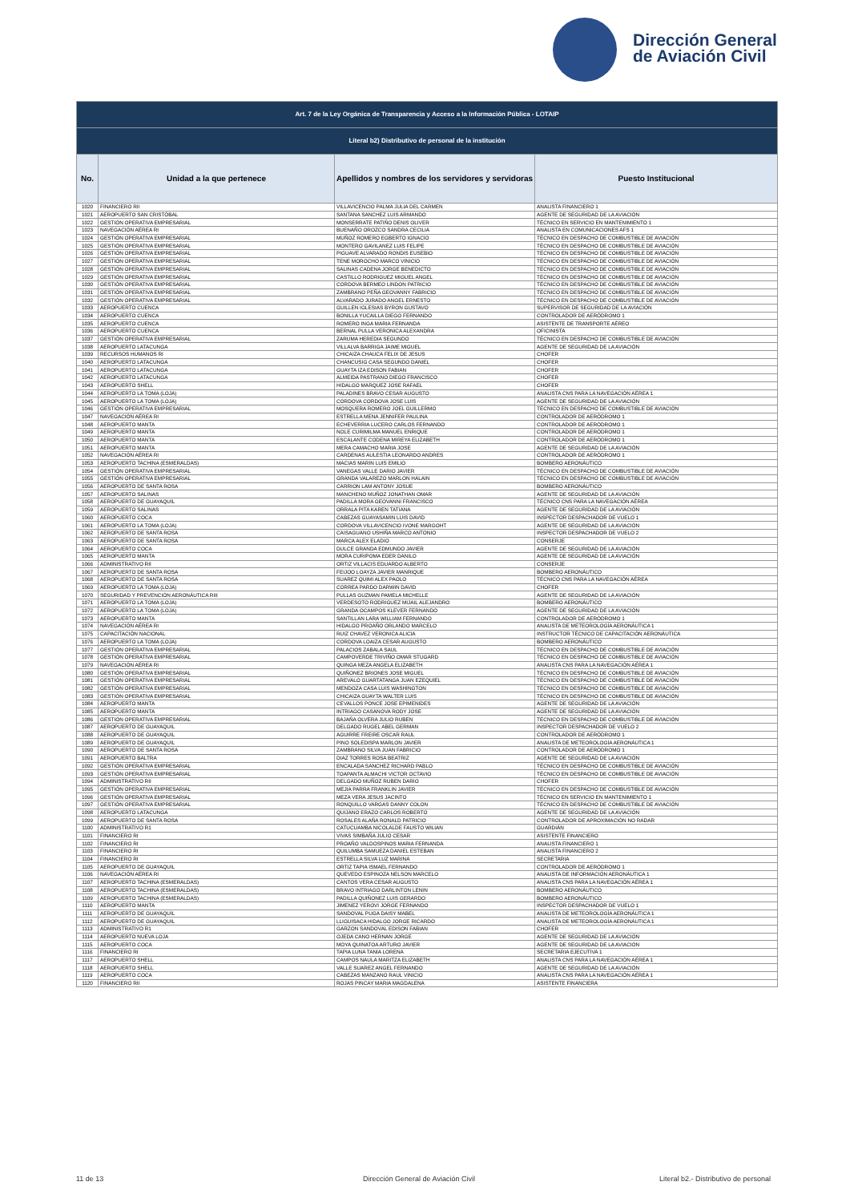Dirección General
de Aviación Civil
| Art. 7 de la Ley Orgánica de Transparencia y Acceso a la Información Pública - LOTAIP | | | |
| --- | --- | --- | --- |
| Literal b2) Distributivo de personal de la institución | | | |
| No. | Unidad a la que pertenece | Apellidos y nombres de los servidores y servidoras | Puesto Institucional |
| 1020 | FINANCIERO RII | VILLAVICENCIO PALMA JULIA DEL CARMEN | ANALISTA FINANCIERO 1 |
| 1021 | AEROPUERTO SAN CRISTÓBAL | SANTANA SANCHEZ LUIS ARMANDO | AGENTE DE SEGURIDAD DE LA AVIACIÓN |
| 1022 | GESTIÓN OPERATIVA EMPRESARIAL | MONSERRATE PATIÑO DENIS OLIVER | TÉCNICO EN SERVICIO EN MANTENIMIENTO 1 |
| 1023 | NAVEGACIÓN AÉREA RI | BUENAÑO OROZCO SANDRA CECILIA | ANALISTA EN COMUNICACIONES AFS 1 |
| 1024 | GESTIÓN OPERATIVA EMPRESARIAL | MUÑOZ ROMERO EGBERTO IGNACIO | TÉCNICO EN DESPACHO DE COMBUSTIBLE DE AVIACIÓN |
| 1025 | GESTIÓN OPERATIVA EMPRESARIAL | MONTERO GAVILANEZ LUIS FELIPE | TÉCNICO EN DESPACHO DE COMBUSTIBLE DE AVIACIÓN |
| 1026 | GESTIÓN OPERATIVA EMPRESARIAL | PIGUAVE ALVARADO RONDIS EUSEBIO | TÉCNICO EN DESPACHO DE COMBUSTIBLE DE AVIACIÓN |
| 1027 | GESTIÓN OPERATIVA EMPRESARIAL | TENE MOROCHO MARCO VINICIO | TÉCNICO EN DESPACHO DE COMBUSTIBLE DE AVIACIÓN |
| 1028 | GESTIÓN OPERATIVA EMPRESARIAL | SALINAS CADENA JORGE BENEDICTO | TÉCNICO EN DESPACHO DE COMBUSTIBLE DE AVIACIÓN |
| 1029 | GESTIÓN OPERATIVA EMPRESARIAL | CASTILLO RODRIGUEZ MIGUEL ANGEL | TÉCNICO EN DESPACHO DE COMBUSTIBLE DE AVIACIÓN |
| 1030 | GESTIÓN OPERATIVA EMPRESARIAL | CORDOVA BERMEO LINDON PATRICIO | TÉCNICO EN DESPACHO DE COMBUSTIBLE DE AVIACIÓN |
| 1031 | GESTIÓN OPERATIVA EMPRESARIAL | ZAMBRANO PEÑA GEOVANNY FABRICIO | TÉCNICO EN DESPACHO DE COMBUSTIBLE DE AVIACIÓN |
| 1032 | GESTIÓN OPERATIVA EMPRESARIAL | ALVARADO JURADO ANGEL ERNESTO | TÉCNICO EN DESPACHO DE COMBUSTIBLE DE AVIACIÓN |
| 1033 | AEROPUERTO CUENCA | GUILLEN IGLESIAS BYRON GUSTAVO | SUPERVISOR DE SEGURIDAD DE LA AVIACIÓN |
| 1034 | AEROPUERTO CUENCA | BONILLA YUCAILLA DIEGO FERNANDO | CONTROLADOR DE AERÓDROMO 1 |
| 1035 | AEROPUERTO CUENCA | ROMERO INGA MARIA FERNANDA | ASISTENTE DE TRANSPORTE AÉREO |
| 1036 | AEROPUERTO CUENCA | BERNAL PULLA VERONICA ALEXANDRA | OFICINISTA |
| 1037 | GESTIÓN OPERATIVA EMPRESARIAL | ZARUMA HEREDIA SEGUNDO | TÉCNICO EN DESPACHO DE COMBUSTIBLE DE AVIACIÓN |
| 1038 | AEROPUERTO LATACUNGA | VILLALVA BARRIGA JAIME MIGUEL | AGENTE DE SEGURIDAD DE LA AVIACIÓN |
| 1039 | RECURSOS HUMANOS RI | CHICAIZA CHAUCA FELIX DE JESUS | CHOFER |
| 1040 | AEROPUERTO LATACUNGA | CHANCUSIG CASA SEGUNDO DANIEL | CHOFER |
| 1041 | AEROPUERTO LATACUNGA | GUAYTA IZA EDISON FABIAN | CHOFER |
| 1042 | AEROPUERTO LATACUNGA | ALMEIDA PASTRANO DIEGO FRANCISCO | CHOFER |
| 1043 | AEROPUERTO SHELL | HIDALGO MARQUEZ JOSE RAFAEL | CHOFER |
| 1044 | AEROPUERTO LA TOMA (LOJA) | PALADINES BRAVO CESAR AUGUSTO | ANALISTA CNS PARA LA NAVEGACIÓN AÉREA 1 |
| 1045 | AEROPUERTO LA TOMA (LOJA) | CORDOVA CORDOVA JOSE LUIS | AGENTE DE SEGURIDAD DE LA AVIACIÓN |
| 1046 | GESTIÓN OPERATIVA EMPRESARIAL | MOSQUERA ROMERO JOEL GUILLERMO | TÉCNICO EN DESPACHO DE COMBUSTIBLE DE AVIACIÓN |
| 1047 | NAVEGACIÓN AÉREA RI | ESTRELLA MENA JENNIFER PAULINA | CONTROLADOR DE AERÓDROMO 1 |
| 1048 | AEROPUERTO MANTA | ECHEVERRIA LUCERO CARLOS FERNANDO | CONTROLADOR DE AERÓDROMO 1 |
| 1049 | AEROPUERTO MANTA | NOLE CURIMILMA MANUEL ENRIQUE | CONTROLADOR DE AERÓDROMO 1 |
| 1050 | AEROPUERTO MANTA | ESCALANTE CODENA MIREYA ELIZABETH | CONTROLADOR DE AERÓDROMO 1 |
| 1051 | AEROPUERTO MANTA | MERA CAMACHO MARIA JOSE | AGENTE DE SEGURIDAD DE LA AVIACIÓN |
| 1052 | NAVEGACIÓN AÉREA RI | CARDENAS AULESTIA LEONARDO ANDRES | CONTROLADOR DE AERÓDROMO 1 |
| 1053 | AEROPUERTO TACHINA (ESMERALDAS) | MACIAS MARIN LUIS EMILIO | BOMBERO AERONÁUTICO |
| 1054 | GESTIÓN OPERATIVA EMPRESARIAL | VANEGAS VALLE DARIO JAVIER | TÉCNICO EN DESPACHO DE COMBUSTIBLE DE AVIACIÓN |
| 1055 | GESTIÓN OPERATIVA EMPRESARIAL | GRANDA VALAREZO MARLON HALAIN | TÉCNICO EN DESPACHO DE COMBUSTIBLE DE AVIACIÓN |
| 1056 | AEROPUERTO DE SANTA ROSA | CARRION LAM ANTONY JOSUE | BOMBERO AERONÁUTICO |
| 1057 | AEROPUERTO SALINAS | MANCHENO MUÑOZ JONATHAN OMAR | AGENTE DE SEGURIDAD DE LA AVIACIÓN |
| 1058 | AEROPUERTO DE GUAYAQUIL | PADILLA MORA GEOVANNI FRANCISCO | TÉCNICO CNS PARA LA NAVEGACIÓN AÉREA |
| 1059 | AEROPUERTO SALINAS | ORRALA PITA KAREN TATIANA | AGENTE DE SEGURIDAD DE LA AVIACIÓN |
| 1060 | AEROPUERTO COCA | CABEZAS GUAYASAMIN LUIS DAVID | INSPECTOR DESPACHADOR DE VUELO 1 |
| 1061 | AEROPUERTO LA TOMA (LOJA) | CORDOVA VILLAVICENCIO IVONE MARGOHT | AGENTE DE SEGURIDAD DE LA AVIACIÓN |
| 1062 | AEROPUERTO DE SANTA ROSA | CAISAGUANO USHIÑA MARCO ANTONIO | INSPECTOR DESPACHADOR DE VUELO 2 |
| 1063 | AEROPUERTO DE SANTA ROSA | MARCA ALEX ELADIO | CONSERJE |
| 1064 | AEROPUERTO COCA | DULCE GRANDA EDMUNDO JAVIER | AGENTE DE SEGURIDAD DE LA AVIACIÓN |
| 1065 | AEROPUERTO MANTA | MORA CURIPOMA EDER DANILO | AGENTE DE SEGURIDAD DE LA AVIACIÓN |
| 1066 | ADMINISTRATIVO RII | ORTIZ VILLACIS EDUARDO ALBERTO | CONSERJE |
| 1067 | AEROPUERTO DE SANTA ROSA | FEIJOO LOAYZA JAVIER MANRIQUE | BOMBERO AERONÁUTICO |
| 1068 | AEROPUERTO DE SANTA ROSA | SUAREZ QUIMI ALEX PAOLO | TÉCNICO CNS PARA LA NAVEGACIÓN AÉREA |
| 1069 | AEROPUERTO LA TOMA (LOJA) | CORREA PARDO DARWIN DAVID | CHOFER |
| 1070 | SEGURIDAD Y PREVENCIÓN AERONÁUTICA RIII | PULLAS GUZMAN PAMELA MICHELLE | AGENTE DE SEGURIDAD DE LA AVIACIÓN |
| 1071 | AEROPUERTO LA TOMA (LOJA) | VERDESOTO RODRIGUEZ MIJAIL ALEJANDRO | BOMBERO AERONÁUTICO |
| 1072 | AEROPUERTO LA TOMA (LOJA) | GRANDA OCAMPOS KLEVER FERNANDO | AGENTE DE SEGURIDAD DE LA AVIACIÓN |
| 1073 | AEROPUERTO MANTA | SANTILLAN LARA WILLIAM FERNANDO | CONTROLADOR DE AERÓDROMO 1 |
| 1074 | NAVEGACIÓN AÉREA RI | HIDALGO PROAÑO ORLANDO MARCELO | ANALISTA DE METEOROLOGÍA AERONÁUTICA 1 |
| 1075 | CAPACITACIÓN NACIONAL | RUIZ CHAVEZ VERONICA ALICIA | INSTRUCTOR TÉCNICO DE CAPACITACIÓN AERONÁUTICA |
| 1076 | AEROPUERTO LA TOMA (LOJA) | CORDOVA LOAIZA CESAR AUGUSTO | BOMBERO AERONÁUTICO |
| 1077 | GESTIÓN OPERATIVA EMPRESARIAL | PALACIOS ZABALA SAUL | TÉCNICO EN DESPACHO DE COMBUSTIBLE DE AVIACIÓN |
| 1078 | GESTIÓN OPERATIVA EMPRESARIAL | CAMPOVERDE TRIVIÑO OMAR STUGARD | TÉCNICO EN DESPACHO DE COMBUSTIBLE DE AVIACIÓN |
| 1079 | NAVEGACIÓN AÉREA RI | QUINGA MEZA ANGELA ELIZABETH | ANALISTA CNS PARA LA NAVEGACIÓN AÉREA 1 |
| 1080 | GESTIÓN OPERATIVA EMPRESARIAL | QUIÑONEZ BRIONES JOSE MIGUEL | TÉCNICO EN DESPACHO DE COMBUSTIBLE DE AVIACIÓN |
| 1081 | GESTIÓN OPERATIVA EMPRESARIAL | AREVALO GUARTATANGA JUAN EZEQUIEL | TÉCNICO EN DESPACHO DE COMBUSTIBLE DE AVIACIÓN |
| 1082 | GESTIÓN OPERATIVA EMPRESARIAL | MENDOZA CASA LUIS WASHINGTON | TÉCNICO EN DESPACHO DE COMBUSTIBLE DE AVIACIÓN |
| 1083 | GESTIÓN OPERATIVA EMPRESARIAL | CHICAIZA GUAYTA WALTER LUIS | TÉCNICO EN DESPACHO DE COMBUSTIBLE DE AVIACIÓN |
| 1084 | AEROPUERTO MANTA | CEVALLOS PONCE JOSE EPIMENIDES | AGENTE DE SEGURIDAD DE LA AVIACIÓN |
| 1085 | AEROPUERTO MANTA | INTRIAGO CASANOVA RODY JOSE | AGENTE DE SEGURIDAD DE LA AVIACIÓN |
| 1086 | GESTIÓN OPERATIVA EMPRESARIAL | BAJAÑA OLVERA JULIO RUBEN | TÉCNICO EN DESPACHO DE COMBUSTIBLE DE AVIACIÓN |
| 1087 | AEROPUERTO DE GUAYAQUIL | DELGADO RUGEL ABEL GERMAN | INSPECTOR DESPACHADOR DE VUELO 2 |
| 1088 | AEROPUERTO DE GUAYAQUIL | AGUIRRE FREIRE OSCAR RAUL | CONTROLADOR DE AERÓDROMO 1 |
| 1089 | AEROPUERTO DE GUAYAQUIL | PINO SOLEDISPA MARLON JAVIER | ANALISTA DE METEOROLOGÍA AERONÁUTICA 1 |
| 1090 | AEROPUERTO DE SANTA ROSA | ZAMBRANO SILVA JUAN FABRICIO | CONTROLADOR DE AERÓDROMO 1 |
| 1091 | AEROPUERTO BALTRA | DIAZ TORRES ROSA BEATRIZ | AGENTE DE SEGURIDAD DE LA AVIACIÓN |
| 1092 | GESTIÓN OPERATIVA EMPRESARIAL | ENCALADA SANCHEZ RICHARD PABLO | TÉCNICO EN DESPACHO DE COMBUSTIBLE DE AVIACIÓN |
| 1093 | GESTIÓN OPERATIVA EMPRESARIAL | TOAPANTA ALMACHI VICTOR OCTAVIO | TÉCNICO EN DESPACHO DE COMBUSTIBLE DE AVIACIÓN |
| 1094 | ADMINISTRATIVO RII | DELGADO MUÑOZ RUBEN DARIO | CHOFER |
| 1095 | GESTIÓN OPERATIVA EMPRESARIAL | MEJIA PARRA FRANKLIN JAVIER | TÉCNICO EN DESPACHO DE COMBUSTIBLE DE AVIACIÓN |
| 1096 | GESTIÓN OPERATIVA EMPRESARIAL | MEZA VERA JESUS JACINTO | TÉCNICO EN SERVICIO EN MANTENIMIENTO 1 |
| 1097 | GESTIÓN OPERATIVA EMPRESARIAL | RONQUILLO VARGAS DANNY COLON | TÉCNICO EN DESPACHO DE COMBUSTIBLE DE AVIACIÓN |
| 1098 | AEROPUERTO LATACUNGA | QUIJANO ERAZO CARLOS ROBERTO | AGENTE DE SEGURIDAD DE LA AVIACIÓN |
| 1099 | AEROPUERTO DE SANTA ROSA | ROSALES ALAÑA RONALD PATRICIO | CONTROLADOR DE APROXIMACIÓN NO RADAR |
| 1100 | ADMINISTRATIVO R1 | CATUCUAMBA NICOLALDE FAUSTO WILIAN | GUARDIÁN |
| 1101 | FINANCIERO RI | VIVAS SIMBAÑA JULIO CESAR | ASISTENTE FINANCIERO |
| 1102 | FINANCIERO RI | PROAÑO VALDOSPINOS MARIA FERNANDA | ANALISTA FINANCIERO 1 |
| 1103 | FINANCIERO RI | QUILUMBA SAMUEZA DANIEL ESTEBAN | ANALISTA FINANCIERO 2 |
| 1104 | FINANCIERO RI | ESTRELLA SILVA LUZ MARINA | SECRETARIA |
| 1105 | AEROPUERTO DE GUAYAQUIL | ORTIZ TAPIA ISMAEL FERNANDO | CONTROLADOR DE AERÓDROMO 1 |
| 1106 | NAVEGACIÓN AÉREA RI | QUEVEDO ESPINOZA NELSON MARCELO | ANALISTA DE INFORMACIÓN AERONÁUTICA 1 |
| 1107 | AEROPUERTO TACHINA (ESMERALDAS) | CANTOS VERA CESAR AUGUSTO | ANALISTA CNS PARA LA NAVEGACIÓN AÉREA 1 |
| 1108 | AEROPUERTO TACHINA (ESMERALDAS) | BRAVO INTRIAGO DARLINTON LENIN | BOMBERO AERONÁUTICO |
| 1109 | AEROPUERTO TACHINA (ESMERALDAS) | PADILLA QUIÑONEZ LUIS GERARDO | BOMBERO AERONÁUTICO |
| 1110 | AEROPUERTO MANTA | JIMENEZ YEROVI JORGE FERNANDO | INSPECTOR DESPACHADOR DE VUELO 1 |
| 1111 | AEROPUERTO DE GUAYAQUIL | SANDOVAL PUGA DAISY MABEL | ANALISTA DE METEOROLOGÍA AERONÁUTICA 1 |
| 1112 | AEROPUERTO DE GUAYAQUIL | LLIGUISACA HIDALGO JORGE RICARDO | ANALISTA DE METEOROLOGÍA AERONÁUTICA 1 |
| 1113 | ADMINISTRATIVO R1 | GARZON SANDOVAL EDISON FABIAN | CHOFER |
| 1114 | AEROPUERTO NUEVA LOJA | OJEDA CANO HERNAN JORGE | AGENTE DE SEGURIDAD DE LA AVIACIÓN |
| 1115 | AEROPUERTO COCA | MOYA QUINATOA ARTURO JAVIER | AGENTE DE SEGURIDAD DE LA AVIACIÓN |
| 1116 | FINANCIERO RI | TAPIA LUNA TANIA LORENA | SECRETARIA EJECUTIVA 1 |
| 1117 | AEROPUERTO SHELL | CAMPOS NAULA MARITZA ELIZABETH | ANALISTA CNS PARA LA NAVEGACIÓN AÉREA 1 |
| 1118 | AEROPUERTO SHELL | VALLE SUAREZ ANGEL FERNANDO | AGENTE DE SEGURIDAD DE LA AVIACIÓN |
| 1119 | AEROPUERTO COCA | CABEZAS MANZANO RAUL VINICIO | ANALISTA CNS PARA LA NAVEGACIÓN AÉREA 1 |
| 1120 | FINANCIERO RII | ROJAS PINCAY MARIA MAGDALENA | ASISTENTE FINANCIERA |
11 de 13
Dirección General de Aviación Civil
Literal b2.- Distributivo de personal